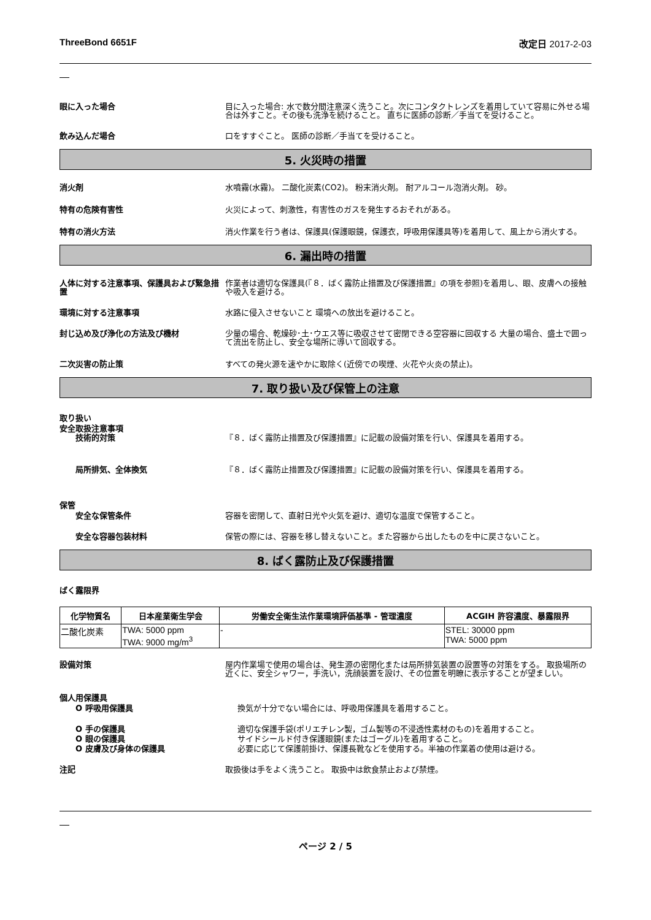ThreeBond 6651F 改定日 2017-2-03
眼に入った場合 目に入った場合: 水で数分間注意深く洗うこと。次にコンタクトレンズを着用していて容易に外せる場合は外すこと。その後も洗浄を続けること。 直ちに医師の診断／手当てを受けること。
飲み込んだ場合 口をすすぐこと。 医師の診断／手当てを受けること。
5. 火災時の措置
消火剤 水噴霧(水霧)。 二酸化炭素(CO2)。 粉末消火剤。 耐アルコール泡消火剤。 砂。
特有の危険有害性 火災によって、刺激性，有害性のガスを発生するおそれがある。
特有の消火方法 消火作業を行う者は、保護具(保護眼鏡，保護衣，呼吸用保護具等)を着用して、風上から消火する。
6. 漏出時の措置
人体に対する注意事項、保護具および緊急措置
作業者は適切な保護具(『８．ばく露防止措置及び保護措置』の項を参照)を着用し、眼、皮膚への接触や吸入を避ける。
環境に対する注意事項 水路に侵入させないこと 環境への放出を避けること。
封じ込め及び浄化の方法及び機材 少量の場合、乾燥砂･土･ウエス等に吸収させて密閉できる空容器に回収する 大量の場合、盛土で囲って流出を防止し、安全な場所に導いて回収する。
二次災害の防止策 すべての発火源を速やかに取除く(近傍での喫煙、火花や火炎の禁止)。
7. 取り扱い及び保管上の注意
取り扱い
安全取扱注意事項
技術的対策 『８．ばく露防止措置及び保護措置』に記載の設備対策を行い、保護具を着用する。
局所排気、全体換気 『８．ばく露防止措置及び保護措置』に記載の設備対策を行い、保護具を着用する。
保管
安全な保管条件 容器を密閉して、直射日光や火気を避け、適切な温度で保管すること。
安全な容器包装材料 保管の際には、容器を移し替えないこと。また容器から出したものを中に戻さないこと。
8. ばく露防止及び保護措置
ばく露限界
| 化学物質名 | 日本産業衛生学会 | 労働安全衛生法作業環境評価基準 - 管理濃度 | ACGIH 許容濃度、暴露限界 |
| --- | --- | --- | --- |
| 二酸化炭素 | TWA: 5000 ppm TWA: 9000 mg/m<sup>3</sup> | - | STEL: 30000 ppm TWA: 5000 ppm |
設備対策 屋内作業場で使用の場合は、発生源の密閉化または局所排気装置の設置等の対策をする。 取扱場所の近くに、安全シャワー，手洗い，洗顔装置を設け、その位置を明瞭に表示することが望ましい。
個人用保護具
O 呼吸用保護具 換気が十分でない場合には、呼吸用保護具を着用すること。
O 手の保護具 適切な保護手袋(ポリエチレン製，ゴム製等の不浸透性素材のもの)を着用すること。
O 眼の保護具 サイドシールド付き保護眼鏡(またはゴーグル)を着用すること。
O 皮膚及び身体の保護具 必要に応じて保護前掛け、保護長靴などを使用する。半袖の作業着の使用は避ける。
注記 取扱後は手をよく洗うこと。 取扱中は飲食禁止および禁煙。
ページ 2 / 5